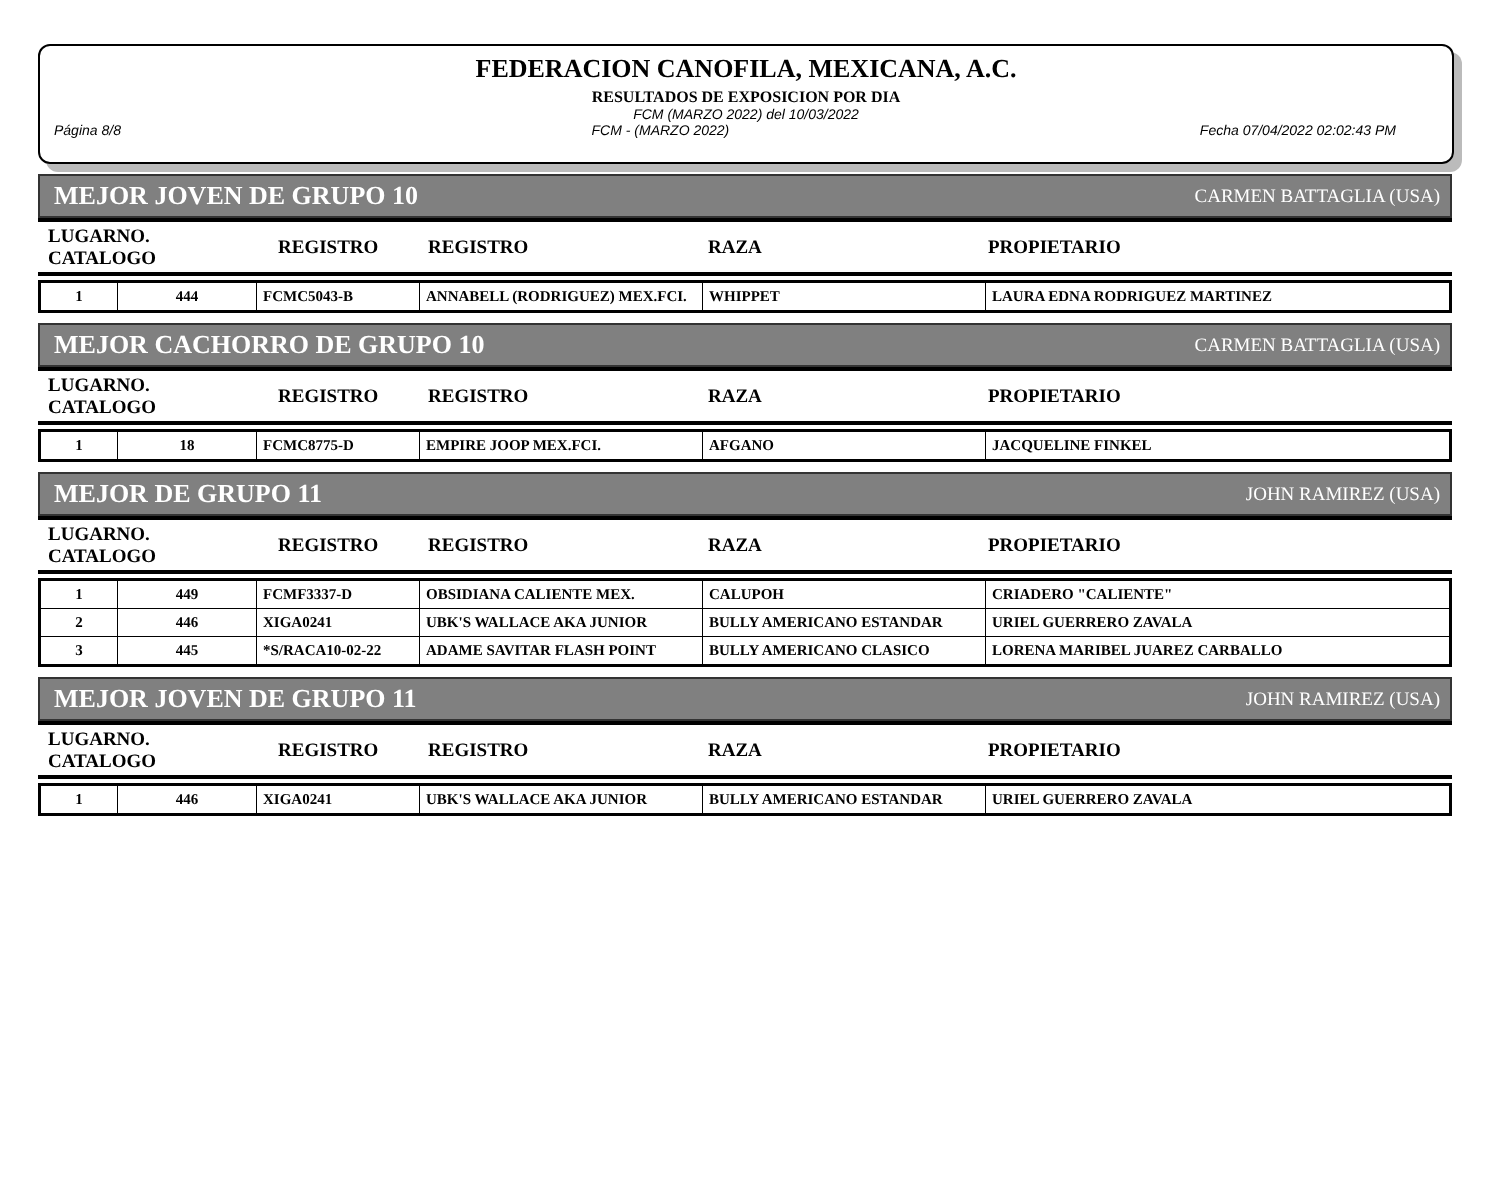FEDERACION CANOFILA, MEXICANA, A.C.
RESULTADOS DE EXPOSICION POR DIA
FCM (MARZO 2022) del 10/03/2022
Página 8/8 FCM - (MARZO 2022) Fecha 07/04/2022 02:02:43 PM
MEJOR JOVEN DE GRUPO 10 CARMEN BATTAGLIA (USA)
| LUGARNO. CATALOGO | REGISTRO | REGISTRO | RAZA | PROPIETARIO |
| --- | --- | --- | --- | --- |
| 1 | 444 | FCMC5043-B | ANNABELL (RODRIGUEZ) MEX.FCI. | WHIPPET | LAURA EDNA RODRIGUEZ MARTINEZ |
MEJOR CACHORRO DE GRUPO 10 CARMEN BATTAGLIA (USA)
| LUGARNO. CATALOGO | REGISTRO | REGISTRO | RAZA | PROPIETARIO |
| --- | --- | --- | --- | --- |
| 1 | 18 | FCMC8775-D | EMPIRE JOOP MEX.FCI. | AFGANO | JACQUELINE FINKEL |
MEJOR DE GRUPO 11 JOHN RAMIREZ (USA)
| LUGARNO. CATALOGO | REGISTRO | REGISTRO | RAZA | PROPIETARIO |
| --- | --- | --- | --- | --- |
| 1 | 449 | FCMF3337-D | OBSIDIANA CALIENTE MEX. | CALUPOH | CRIADERO "CALIENTE" |
| 2 | 446 | XIGA0241 | UBK'S WALLACE AKA JUNIOR | BULLY AMERICANO ESTANDAR | URIEL GUERRERO ZAVALA |
| 3 | 445 | *S/RACA10-02-22 | ADAME SAVITAR FLASH POINT | BULLY AMERICANO CLASICO | LORENA MARIBEL JUAREZ CARBALLO |
MEJOR JOVEN DE GRUPO 11 JOHN RAMIREZ (USA)
| LUGARNO. CATALOGO | REGISTRO | REGISTRO | RAZA | PROPIETARIO |
| --- | --- | --- | --- | --- |
| 1 | 446 | XIGA0241 | UBK'S WALLACE AKA JUNIOR | BULLY AMERICANO ESTANDAR | URIEL GUERRERO ZAVALA |